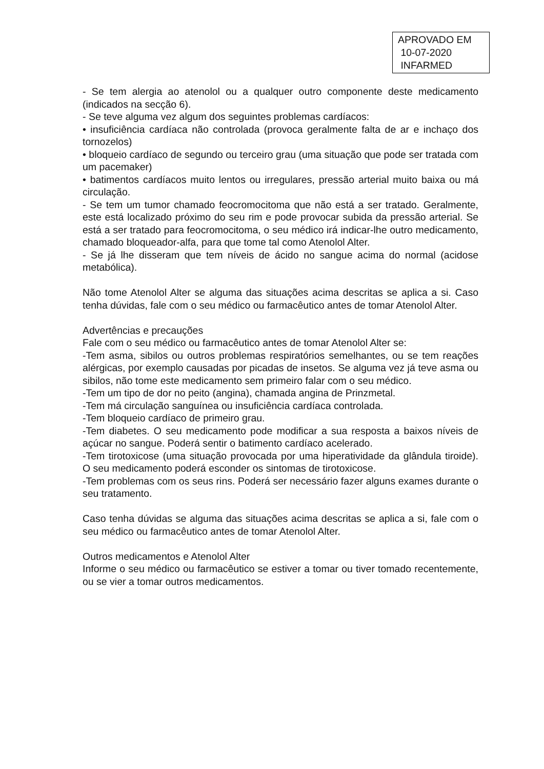APROVADO EM
10-07-2020
INFARMED
- Se tem alergia ao atenolol ou a qualquer outro componente deste medicamento (indicados na secção 6).
- Se teve alguma vez algum dos seguintes problemas cardíacos:
• insuficiência cardíaca não controlada (provoca geralmente falta de ar e inchaço dos tornozelos)
• bloqueio cardíaco de segundo ou terceiro grau (uma situação que pode ser tratada com um pacemaker)
• batimentos cardíacos muito lentos ou irregulares, pressão arterial muito baixa ou má circulação.
- Se tem um tumor chamado feocromocitoma que não está a ser tratado. Geralmente, este está localizado próximo do seu rim e pode provocar subida da pressão arterial. Se está a ser tratado para feocromocitoma, o seu médico irá indicar-lhe outro medicamento, chamado bloqueador-alfa, para que tome tal como Atenolol Alter.
- Se já lhe disseram que tem níveis de ácido no sangue acima do normal (acidose metabólica).
Não tome Atenolol Alter se alguma das situações acima descritas se aplica a si. Caso tenha dúvidas, fale com o seu médico ou farmacêutico antes de tomar Atenolol Alter.
Advertências e precauções
Fale com o seu médico ou farmacêutico antes de tomar Atenolol Alter se:
-Tem asma, sibilos ou outros problemas respiratórios semelhantes, ou se tem reações alérgicas, por exemplo causadas por picadas de insetos. Se alguma vez já teve asma ou sibilos, não tome este medicamento sem primeiro falar com o seu médico.
-Tem um tipo de dor no peito (angina), chamada angina de Prinzmetal.
-Tem má circulação sanguínea ou insuficiência cardíaca controlada.
-Tem bloqueio cardíaco de primeiro grau.
-Tem diabetes. O seu medicamento pode modificar a sua resposta a baixos níveis de açúcar no sangue. Poderá sentir o batimento cardíaco acelerado.
-Tem tirotoxicose (uma situação provocada por uma hiperatividade da glândula tiroide). O seu medicamento poderá esconder os sintomas de tirotoxicose.
-Tem problemas com os seus rins. Poderá ser necessário fazer alguns exames durante o seu tratamento.
Caso tenha dúvidas se alguma das situações acima descritas se aplica a si, fale com o seu médico ou farmacêutico antes de tomar Atenolol Alter.
Outros medicamentos e Atenolol Alter
Informe o seu médico ou farmacêutico se estiver a tomar ou tiver tomado recentemente, ou se vier a tomar outros medicamentos.